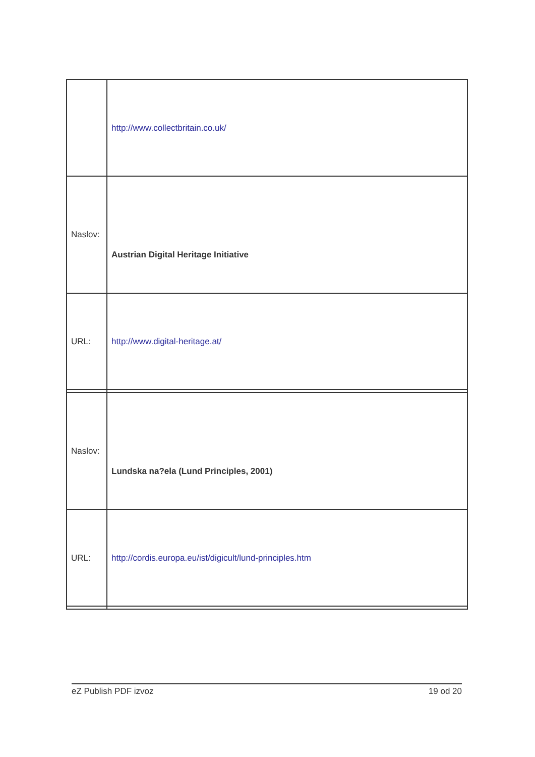| | http://www.collectbritain.co.uk/ |
| Naslov: | Austrian Digital Heritage Initiative |
| URL: | http://www.digital-heritage.at/ |
| Naslov: | Lundska na?ela (Lund Principles, 2001) |
| URL: | http://cordis.europa.eu/ist/digicult/lund-principles.htm |
eZ Publish PDF izvoz 19 od 20